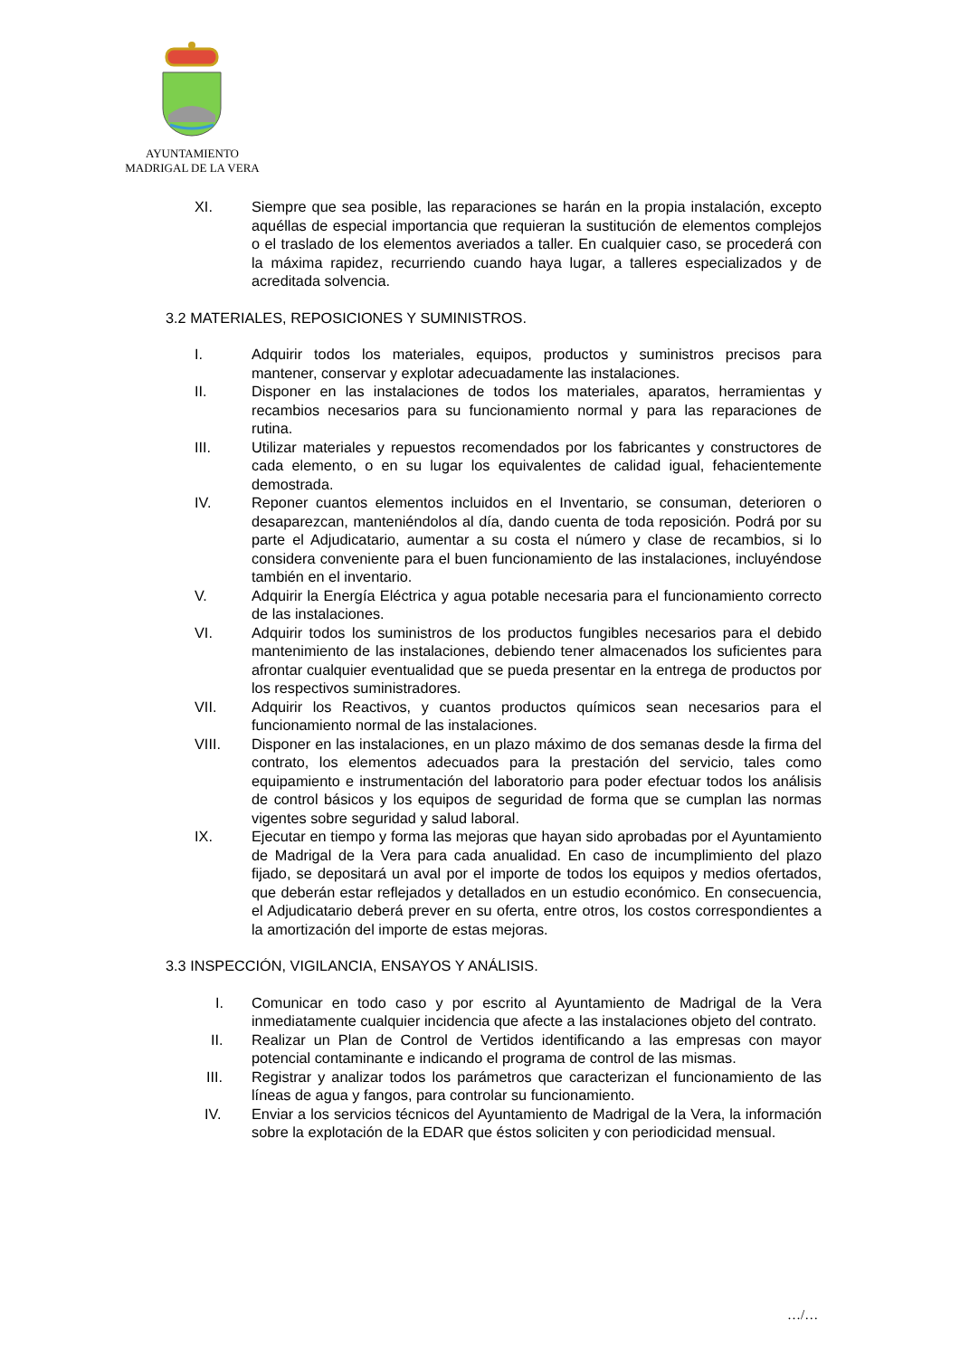AYUNTAMIENTO
MADRIGAL DE LA VERA
XI. Siempre que sea posible, las reparaciones se harán en la propia instalación, excepto aquéllas de especial importancia que requieran la sustitución de elementos complejos o el traslado de los elementos averiados a taller. En cualquier caso, se procederá con la máxima rapidez, recurriendo cuando haya lugar, a talleres especializados y de acreditada solvencia.
3.2 MATERIALES, REPOSICIONES Y SUMINISTROS.
I. Adquirir todos los materiales, equipos, productos y suministros precisos para mantener, conservar y explotar adecuadamente las instalaciones.
II. Disponer en las instalaciones de todos los materiales, aparatos, herramientas y recambios necesarios para su funcionamiento normal y para las reparaciones de rutina.
III. Utilizar materiales y repuestos recomendados por los fabricantes y constructores de cada elemento, o en su lugar los equivalentes de calidad igual, fehacientemente demostrada.
IV. Reponer cuantos elementos incluidos en el Inventario, se consuman, deterioren o desaparezcan, manteniéndolos al día, dando cuenta de toda reposición. Podrá por su parte el Adjudicatario, aumentar a su costa el número y clase de recambios, si lo considera conveniente para el buen funcionamiento de las instalaciones, incluyéndose también en el inventario.
V. Adquirir la Energía Eléctrica y agua potable necesaria para el funcionamiento correcto de las instalaciones.
VI. Adquirir todos los suministros de los productos fungibles necesarios para el debido mantenimiento de las instalaciones, debiendo tener almacenados los suficientes para afrontar cualquier eventualidad que se pueda presentar en la entrega de productos por los respectivos suministradores.
VII. Adquirir los Reactivos, y cuantos productos químicos sean necesarios para el funcionamiento normal de las instalaciones.
VIII. Disponer en las instalaciones, en un plazo máximo de dos semanas desde la firma del contrato, los elementos adecuados para la prestación del servicio, tales como equipamiento e instrumentación del laboratorio para poder efectuar todos los análisis de control básicos y los equipos de seguridad de forma que se cumplan las normas vigentes sobre seguridad y salud laboral.
IX. Ejecutar en tiempo y forma las mejoras que hayan sido aprobadas por el Ayuntamiento de Madrigal de la Vera para cada anualidad. En caso de incumplimiento del plazo fijado, se depositará un aval por el importe de todos los equipos y medios ofertados, que deberán estar reflejados y detallados en un estudio económico. En consecuencia, el Adjudicatario deberá prever en su oferta, entre otros, los costos correspondientes a la amortización del importe de estas mejoras.
3.3 INSPECCIÓN, VIGILANCIA, ENSAYOS Y ANÁLISIS.
I. Comunicar en todo caso y por escrito al Ayuntamiento de Madrigal de la Vera inmediatamente cualquier incidencia que afecte a las instalaciones objeto del contrato.
II. Realizar un Plan de Control de Vertidos identificando a las empresas con mayor potencial contaminante e indicando el programa de control de las mismas.
III. Registrar y analizar todos los parámetros que caracterizan el funcionamiento de las líneas de agua y fangos, para controlar su funcionamiento.
IV. Enviar a los servicios técnicos del Ayuntamiento de Madrigal de la Vera, la información sobre la explotación de la EDAR que éstos soliciten y con periodicidad mensual.
…/…